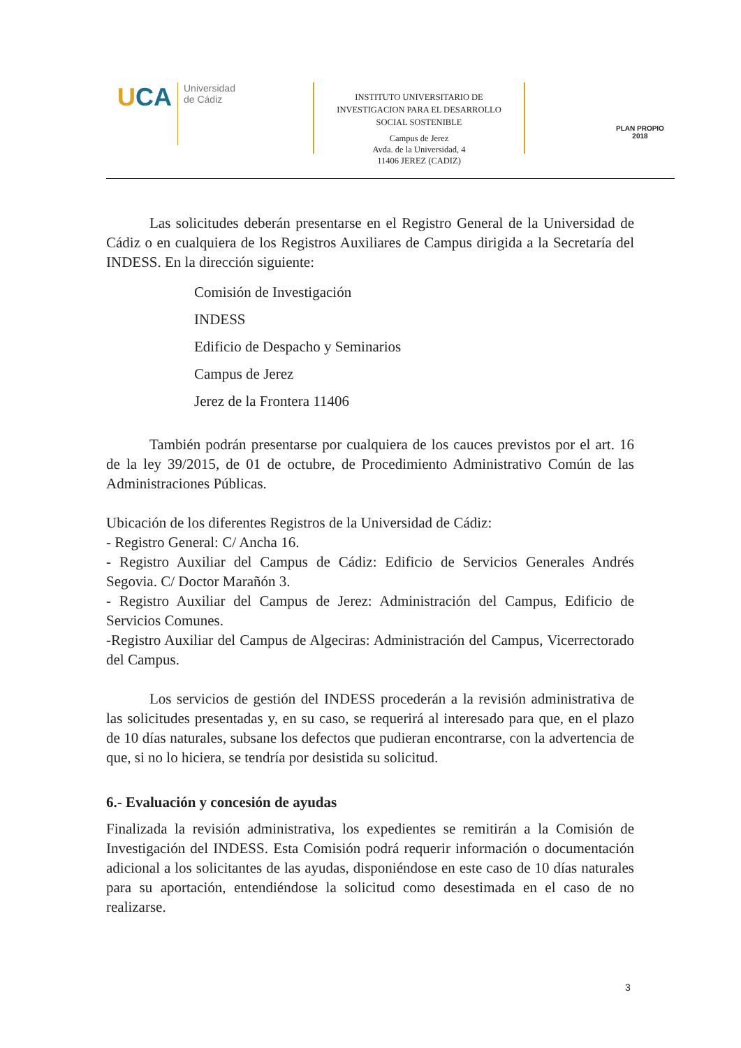UCA
Universidad
de Cádiz
INSTITUTO UNIVERSITARIO DE
INVESTIGACION PARA EL DESARROLLO
SOCIAL SOSTENIBLE
Campus de Jerez
Avda. de la Universidad, 4
11406 JEREZ (CADIZ)
PLAN PROPIO
2018
Las solicitudes deberán presentarse en el Registro General de la Universidad de Cádiz o en cualquiera de los Registros Auxiliares de Campus dirigida a la Secretaría del INDESS. En la dirección siguiente:
Comisión de Investigación
INDESS
Edificio de Despacho y Seminarios
Campus de Jerez
Jerez de la Frontera 11406
También podrán presentarse por cualquiera de los cauces previstos por el art. 16 de la ley 39/2015, de 01 de octubre, de Procedimiento Administrativo Común de las Administraciones Públicas.
Ubicación de los diferentes Registros de la Universidad de Cádiz:
- Registro General: C/ Ancha 16.
- Registro Auxiliar del Campus de Cádiz: Edificio de Servicios Generales Andrés Segovia. C/ Doctor Marañón 3.
- Registro Auxiliar del Campus de Jerez: Administración del Campus, Edificio de Servicios Comunes.
-Registro Auxiliar del Campus de Algeciras: Administración del Campus, Vicerrectorado del Campus.
Los servicios de gestión del INDESS procederán a la revisión administrativa de las solicitudes presentadas y, en su caso, se requerirá al interesado para que, en el plazo de 10 días naturales, subsane los defectos que pudieran encontrarse, con la advertencia de que, si no lo hiciera, se tendría por desistida su solicitud.
6.- Evaluación y concesión de ayudas
Finalizada la revisión administrativa, los expedientes se remitirán a la Comisión de Investigación del INDESS. Esta Comisión podrá requerir información o documentación adicional a los solicitantes de las ayudas, disponiéndose en este caso de 10 días naturales para su aportación, entendiéndose la solicitud como desestimada en el caso de no realizarse.
3